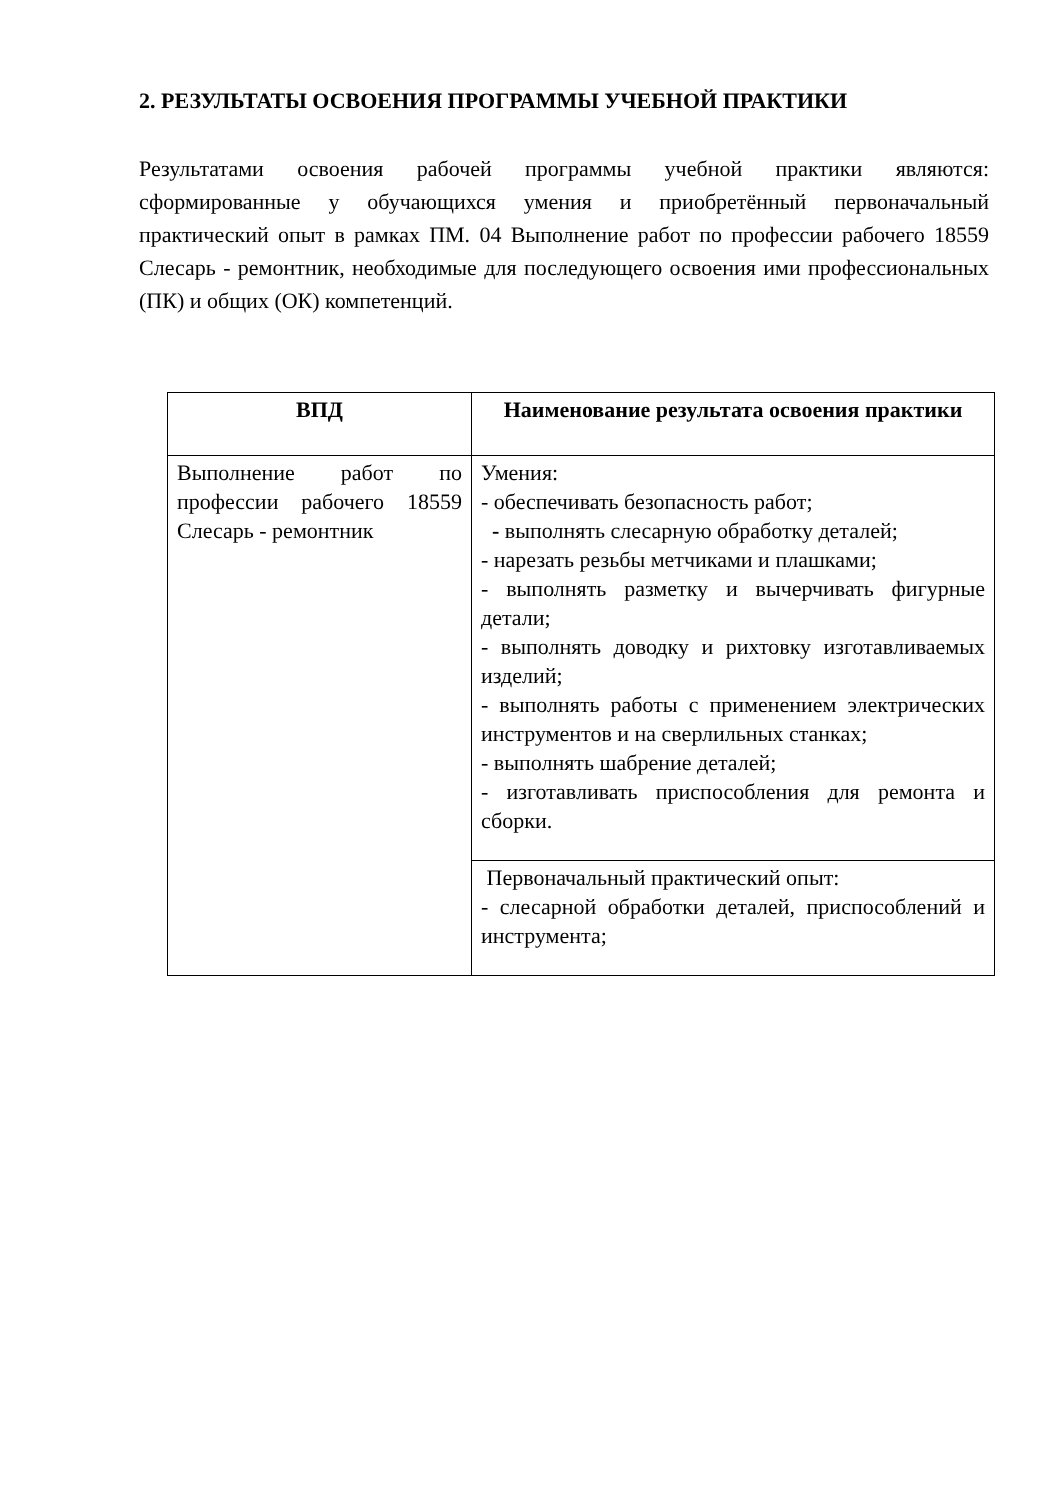2. РЕЗУЛЬТАТЫ ОСВОЕНИЯ ПРОГРАММЫ УЧЕБНОЙ ПРАКТИКИ
Результатами освоения рабочей программы учебной практики являются: сформированные у обучающихся умения и приобретённый первоначальный практический опыт в рамках ПМ. 04 Выполнение работ по профессии рабочего 18559 Слесарь - ремонтник, необходимые для последующего освоения ими профессиональных (ПК) и общих (ОК) компетенций.
| ВПД | Наименование результата освоения практики |
| --- | --- |
| Выполнение работ по профессии рабочего 18559 Слесарь - ремонтник | Умения: - обеспечивать безопасность работ; - выполнять слесарную обработку деталей; - нарезать резьбы метчиками и плашками; - выполнять разметку и вычерчивать фигурные детали; - выполнять доводку и рихтовку изготавливаемых изделий; - выполнять работы с применением электрических инструментов и на сверлильных станках; - выполнять шабрение деталей; - изготавливать приспособления для ремонта и сборки. |
| | Первоначальный практический опыт: - слесарной обработки деталей, приспособлений и инструмента; |